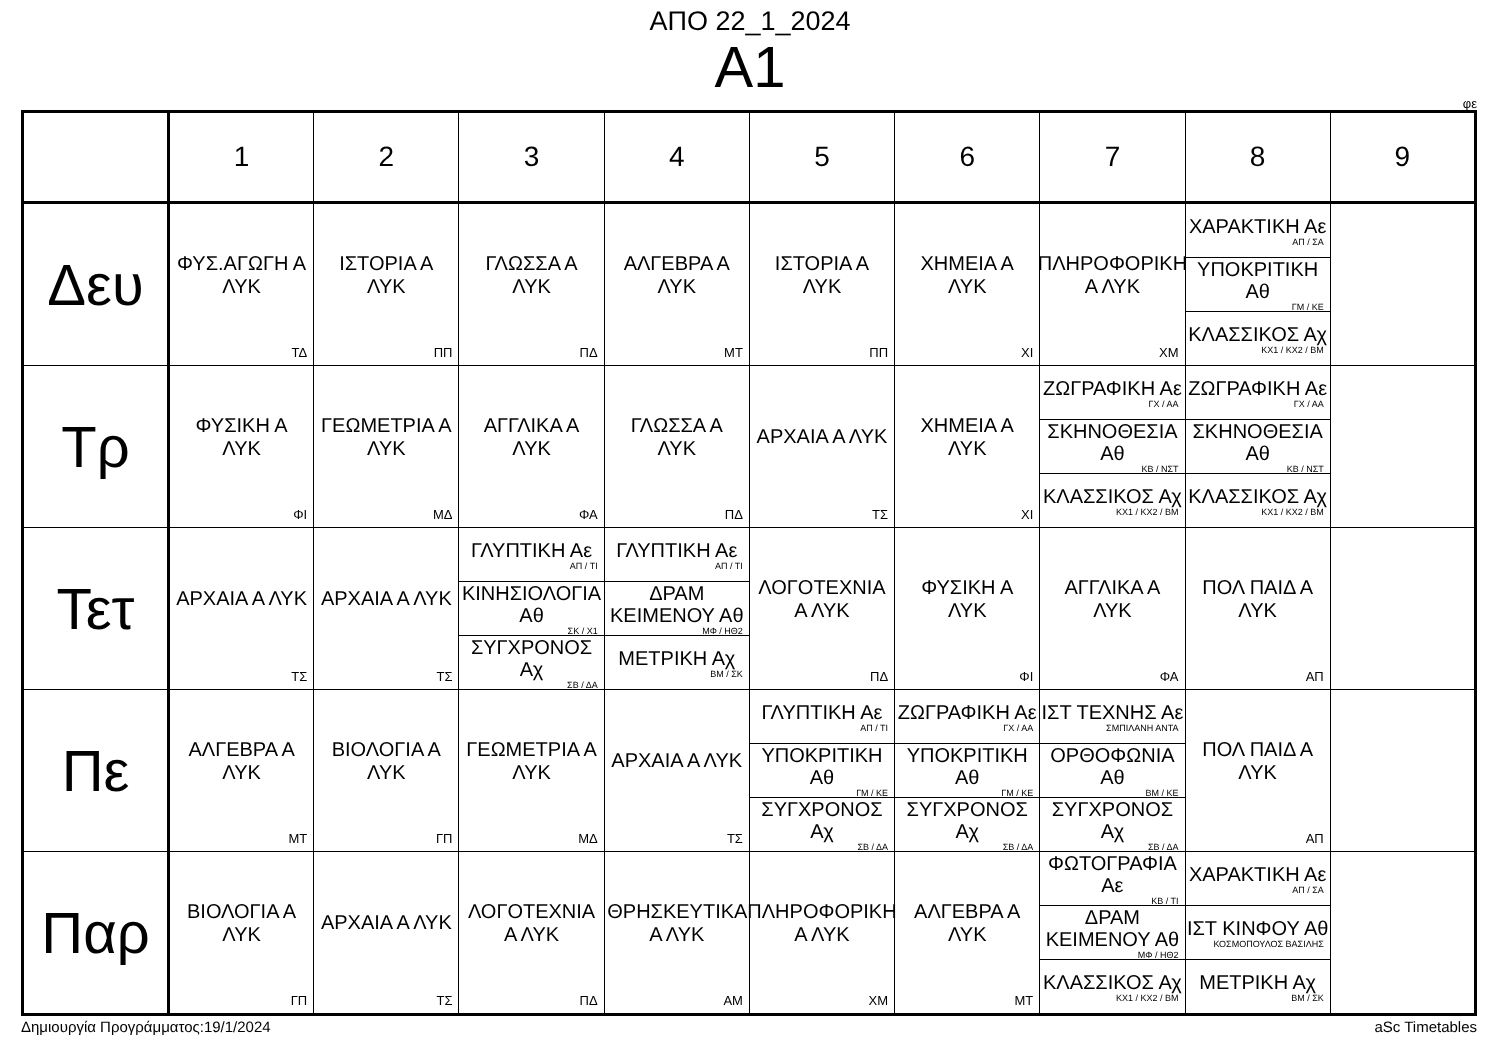ΑΠΟ 22_1_2024
Α1
φε
| | 1 | 2 | 3 | 4 | 5 | 6 | 7 | 8 | 9 |
| --- | --- | --- | --- | --- | --- | --- | --- | --- | --- |
| Δευ | ΦΥΣ.ΑΓΩΓΗ Α ΛΥΚ ΤΔ | ΙΣΤΟΡΙΑ Α ΛΥΚ ΠΠ | ΓΛΩΣΣΑ Α ΛΥΚ ΠΔ | ΑΛΓΕΒΡΑ Α ΛΥΚ ΜΤ | ΙΣΤΟΡΙΑ Α ΛΥΚ ΠΠ | ΧΗΜΕΙΑ Α ΛΥΚ ΧΙ | ΠΛΗΡΟΦΟΡΙΚΗ Α ΛΥΚ ΧΜ | ΧΑΡΑΚΤΙΚΗ Αε ΑΠ / ΣΑ ΥΠΟΚΡΙΤΙΚΗ Αθ ΓΜ / ΚΕ ΚΛΑΣΣΙΚΟΣ Αχ ΚΧ1 / ΚΧ2 / ΒΜ | |
| Τρ | ΦΥΣΙΚΗ Α ΛΥΚ ΦΙ | ΓΕΩΜΕΤΡΙΑ Α ΛΥΚ ΜΔ | ΑΓΓΛΙΚΑ Α ΛΥΚ ΦΑ | ΓΛΩΣΣΑ Α ΛΥΚ ΠΔ | ΑΡΧΑΙΑ Α ΛΥΚ ΤΣ | ΧΗΜΕΙΑ Α ΛΥΚ ΧΙ | ΖΩΓΡΑΦΙΚΗ Αε ΓΧ / ΑΑ ΣΚΗΝΟΘΕΣΙΑ Αθ ΚΒ / ΝΣΤ ΚΛΑΣΣΙΚΟΣ Αχ ΚΧ1 / ΚΧ2 / ΒΜ | ΖΩΓΡΑΦΙΚΗ Αε ΓΧ / ΑΑ ΣΚΗΝΟΘΕΣΙΑ Αθ ΚΒ / ΝΣΤ ΚΛΑΣΣΙΚΟΣ Αχ ΚΧ1 / ΚΧ2 / ΒΜ | |
| Τετ | ΑΡΧΑΙΑ Α ΛΥΚ ΤΣ | ΑΡΧΑΙΑ Α ΛΥΚ ΤΣ | ΓΛΥΠΤΙΚΗ Αε ΑΠ / ΤΙ ΚΙΝΗΣΙΟΛΟΓΙΑ Αθ ΣΚ / Χ1 ΣΥΓΧΡΟΝΟΣ Αχ ΣΒ / ΔΑ | ΓΛΥΠΤΙΚΗ Αε ΑΠ / ΤΙ ΔΡΑΜ ΚΕΙΜΕΝΟΥ Αθ ΜΦ / ΗΘ2 ΜΕΤΡΙΚΗ Αχ ΒΜ / ΣΚ | ΛΟΓΟΤΕΧΝΙΑ Α ΛΥΚ ΠΔ | ΦΥΣΙΚΗ Α ΛΥΚ ΦΙ | ΑΓΓΛΙΚΑ Α ΛΥΚ ΦΑ | ΠΟΛ ΠΑΙΔ Α ΛΥΚ ΑΠ | |
| Πε | ΑΛΓΕΒΡΑ Α ΛΥΚ ΜΤ | ΒΙΟΛΟΓΙΑ Α ΛΥΚ ΓΠ | ΓΕΩΜΕΤΡΙΑ Α ΛΥΚ ΜΔ | ΑΡΧΑΙΑ Α ΛΥΚ ΤΣ | ΓΛΥΠΤΙΚΗ Αε ΑΠ / ΤΙ ΥΠΟΚΡΙΤΙΚΗ Αθ ΓΜ / ΚΕ ΣΥΓΧΡΟΝΟΣ Αχ ΣΒ / ΔΑ | ΖΩΓΡΑΦΙΚΗ Αε ΓΧ / ΑΑ ΥΠΟΚΡΙΤΙΚΗ Αθ ΓΜ / ΚΕ ΣΥΓΧΡΟΝΟΣ Αχ ΣΒ / ΔΑ | ΙΣΤ ΤΕΧΝΗΣ Αε ΣΜΠΙΛΑΝΗ ΑΝΤΑ ΟΡΘΟΦΩΝΙΑ Αθ ΒΜ / ΚΕ ΣΥΓΧΡΟΝΟΣ Αχ ΣΒ / ΔΑ | ΠΟΛ ΠΑΙΔ Α ΛΥΚ ΑΠ | |
| Παρ | ΒΙΟΛΟΓΙΑ Α ΛΥΚ ΓΠ | ΑΡΧΑΙΑ Α ΛΥΚ ΤΣ | ΛΟΓΟΤΕΧΝΙΑ Α ΛΥΚ ΠΔ | ΘΡΗΣΚΕΥΤΙΚΑ Α ΛΥΚ ΑΜ | ΠΛΗΡΟΦΟΡΙΚΗ Α ΛΥΚ ΧΜ | ΑΛΓΕΒΡΑ Α ΛΥΚ ΜΤ | ΦΩΤΟΓΡΑΦΙΑ Αε ΚΒ / ΤΙ ΔΡΑΜ ΚΕΙΜΕΝΟΥ Αθ ΜΦ / ΗΘ2 ΚΛΑΣΣΙΚΟΣ Αχ ΚΧ1 / ΚΧ2 / ΒΜ | ΧΑΡΑΚΤΙΚΗ Αε ΑΠ / ΣΑ ΙΣΤ ΚΙΝΦΟΥ Αθ ΚΟΣΜΟΠΟΥΛΟΣ ΒΑΣΙΛΗΣ ΜΕΤΡΙΚΗ Αχ ΒΜ / ΣΚ | |
Δημιουργία Προγράμματος:19/1/2024 aSc Timetables